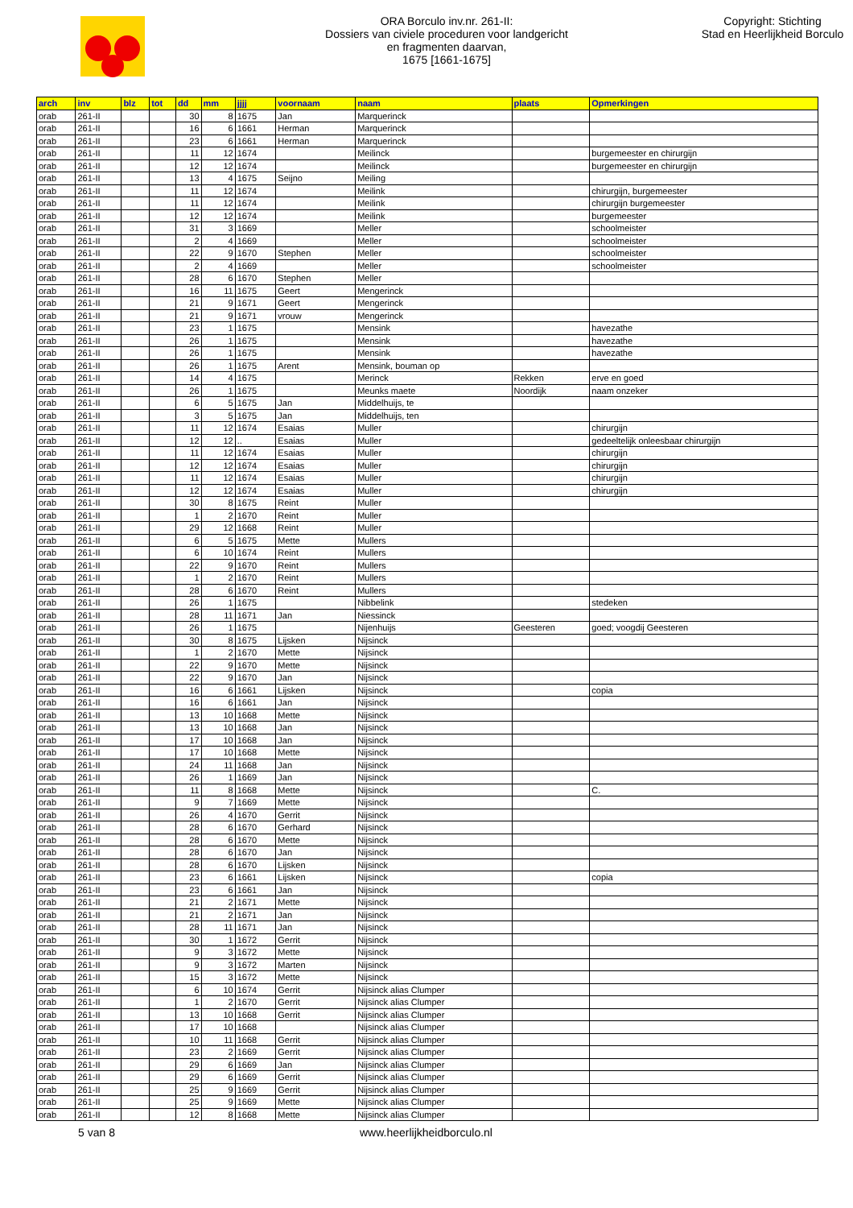ORA Borculo inv.nr. 261-II:
Dossiers van civiele proceduren voor landgericht
en fragmenten daarvan,
1675 [1661-1675]
Copyright: Stichting
Stad en Heerlijkheid Borculo
| arch | inv | blz | tot | dd | mm | jjjj | voornaam | naam | plaats | Opmerkingen |
| --- | --- | --- | --- | --- | --- | --- | --- | --- | --- | --- |
| orab | 261-II | | | 30 | 8 | 1675 | Jan | Marquerinck | | |
| orab | 261-II | | | 16 | 6 | 1661 | Herman | Marquerinck | | |
| orab | 261-II | | | 23 | 6 | 1661 | Herman | Marquerinck | | |
| orab | 261-II | | | 11 | 12 | 1674 | | Meilinck | | burgemeester en chirurgijn |
| orab | 261-II | | | 12 | 12 | 1674 | | Meilinck | | burgemeester en chirurgijn |
| orab | 261-II | | | 13 | 4 | 1675 | Seijno | Meiling | | |
| orab | 261-II | | | 11 | 12 | 1674 | | Meilink | | chirurgijn, burgemeester |
| orab | 261-II | | | 11 | 12 | 1674 | | Meilink | | chirurgijn burgemeester |
| orab | 261-II | | | 12 | 12 | 1674 | | Meilink | | burgemeester |
| orab | 261-II | | | 31 | 3 | 1669 | | Meller | | schoolmeister |
| orab | 261-II | | | 2 | 4 | 1669 | | Meller | | schoolmeister |
| orab | 261-II | | | 22 | 9 | 1670 | Stephen | Meller | | schoolmeister |
| orab | 261-II | | | 2 | 4 | 1669 | | Meller | | schoolmeister |
| orab | 261-II | | | 28 | 6 | 1670 | Stephen | Meller | | |
| orab | 261-II | | | 16 | 11 | 1675 | Geert | Mengerinck | | |
| orab | 261-II | | | 21 | 9 | 1671 | Geert | Mengerinck | | |
| orab | 261-II | | | 21 | 9 | 1671 | vrouw | Mengerinck | | |
| orab | 261-II | | | 23 | 1 | 1675 | | Mensink | | havezathe |
| orab | 261-II | | | 26 | 1 | 1675 | | Mensink | | havezathe |
| orab | 261-II | | | 26 | 1 | 1675 | | Mensink | | havezathe |
| orab | 261-II | | | 26 | 1 | 1675 | Arent | Mensink, bouman op | | |
| orab | 261-II | | | 14 | 4 | 1675 | | Merinck | Rekken | erve en goed |
| orab | 261-II | | | 26 | 1 | 1675 | | Meunks maete | Noordijk | naam onzeker |
| orab | 261-II | | | 6 | 5 | 1675 | Jan | Middelhuijs, te | | |
| orab | 261-II | | | 3 | 5 | 1675 | Jan | Middelhuijs, ten | | |
| orab | 261-II | | | 11 | 12 | 1674 | Esaias | Muller | | chirurgijn |
| orab | 261-II | | | 12 | 12 | .. | Esaias | Muller | | gedeeltelijk onleesbaar chirurgijn |
| orab | 261-II | | | 11 | 12 | 1674 | Esaias | Muller | | chirurgijn |
| orab | 261-II | | | 12 | 12 | 1674 | Esaias | Muller | | chirurgijn |
| orab | 261-II | | | 11 | 12 | 1674 | Esaias | Muller | | chirurgijn |
| orab | 261-II | | | 12 | 12 | 1674 | Esaias | Muller | | chirurgijn |
| orab | 261-II | | | 30 | 8 | 1675 | Reint | Muller | | |
| orab | 261-II | | | 1 | 2 | 1670 | Reint | Muller | | |
| orab | 261-II | | | 29 | 12 | 1668 | Reint | Muller | | |
| orab | 261-II | | | 6 | 5 | 1675 | Mette | Mullers | | |
| orab | 261-II | | | 6 | 10 | 1674 | Reint | Mullers | | |
| orab | 261-II | | | 22 | 9 | 1670 | Reint | Mullers | | |
| orab | 261-II | | | 1 | 2 | 1670 | Reint | Mullers | | |
| orab | 261-II | | | 28 | 6 | 1670 | Reint | Mullers | | |
| orab | 261-II | | | 26 | 1 | 1675 | | Nibbelink | | stedeken |
| orab | 261-II | | | 28 | 11 | 1671 | Jan | Niessinck | | |
| orab | 261-II | | | 26 | 1 | 1675 | | Nijenhuijs | Geesteren | goed; voogdij Geesteren |
| orab | 261-II | | | 30 | 8 | 1675 | Lijsken | Nijsinck | | |
| orab | 261-II | | | 1 | 2 | 1670 | Mette | Nijsinck | | |
| orab | 261-II | | | 22 | 9 | 1670 | Mette | Nijsinck | | |
| orab | 261-II | | | 22 | 9 | 1670 | Jan | Nijsinck | | |
| orab | 261-II | | | 16 | 6 | 1661 | Lijsken | Nijsinck | | copia |
| orab | 261-II | | | 16 | 6 | 1661 | Jan | Nijsinck | | |
| orab | 261-II | | | 13 | 10 | 1668 | Mette | Nijsinck | | |
| orab | 261-II | | | 13 | 10 | 1668 | Jan | Nijsinck | | |
| orab | 261-II | | | 17 | 10 | 1668 | Jan | Nijsinck | | |
| orab | 261-II | | | 17 | 10 | 1668 | Mette | Nijsinck | | |
| orab | 261-II | | | 24 | 11 | 1668 | Jan | Nijsinck | | |
| orab | 261-II | | | 26 | 1 | 1669 | Jan | Nijsinck | | |
| orab | 261-II | | | 11 | 8 | 1668 | Mette | Nijsinck | | C. |
| orab | 261-II | | | 9 | 7 | 1669 | Mette | Nijsinck | | |
| orab | 261-II | | | 26 | 4 | 1670 | Gerrit | Nijsinck | | |
| orab | 261-II | | | 28 | 6 | 1670 | Gerhard | Nijsinck | | |
| orab | 261-II | | | 28 | 6 | 1670 | Mette | Nijsinck | | |
| orab | 261-II | | | 28 | 6 | 1670 | Jan | Nijsinck | | |
| orab | 261-II | | | 28 | 6 | 1670 | Lijsken | Nijsinck | | |
| orab | 261-II | | | 23 | 6 | 1661 | Lijsken | Nijsinck | | copia |
| orab | 261-II | | | 23 | 6 | 1661 | Jan | Nijsinck | | |
| orab | 261-II | | | 21 | 2 | 1671 | Mette | Nijsinck | | |
| orab | 261-II | | | 21 | 2 | 1671 | Jan | Nijsinck | | |
| orab | 261-II | | | 28 | 11 | 1671 | Jan | Nijsinck | | |
| orab | 261-II | | | 30 | 1 | 1672 | Gerrit | Nijsinck | | |
| orab | 261-II | | | 9 | 3 | 1672 | Mette | Nijsinck | | |
| orab | 261-II | | | 9 | 3 | 1672 | Marten | Nijsinck | | |
| orab | 261-II | | | 15 | 3 | 1672 | Mette | Nijsinck | | |
| orab | 261-II | | | 6 | 10 | 1674 | Gerrit | Nijsinck alias Clumper | | |
| orab | 261-II | | | 1 | 2 | 1670 | Gerrit | Nijsinck alias Clumper | | |
| orab | 261-II | | | 13 | 10 | 1668 | Gerrit | Nijsinck alias Clumper | | |
| orab | 261-II | | | 17 | 10 | 1668 | | Nijsinck alias Clumper | | |
| orab | 261-II | | | 10 | 11 | 1668 | Gerrit | Nijsinck alias Clumper | | |
| orab | 261-II | | | 23 | 2 | 1669 | Gerrit | Nijsinck alias Clumper | | |
| orab | 261-II | | | 29 | 6 | 1669 | Jan | Nijsinck alias Clumper | | |
| orab | 261-II | | | 29 | 6 | 1669 | Gerrit | Nijsinck alias Clumper | | |
| orab | 261-II | | | 25 | 9 | 1669 | Gerrit | Nijsinck alias Clumper | | |
| orab | 261-II | | | 25 | 9 | 1669 | Mette | Nijsinck alias Clumper | | |
| orab | 261-II | | | 12 | 8 | 1668 | Mette | Nijsinck alias Clumper | | |
5 van 8 www.heerlijkheidborculo.nl